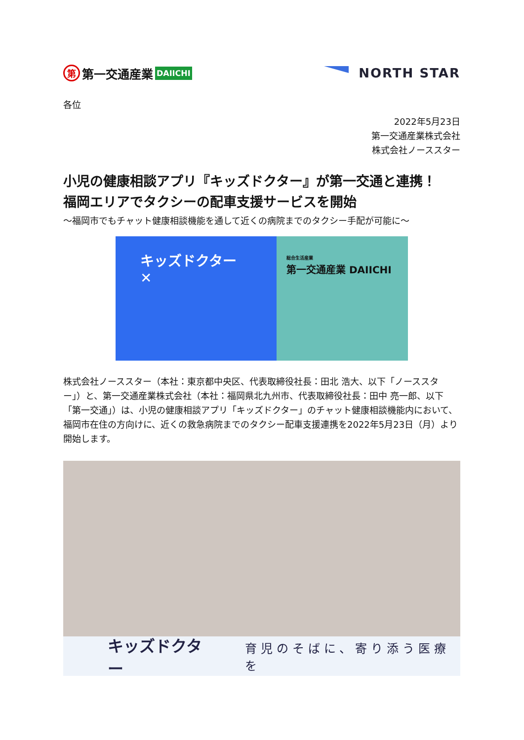第第一交通産業 DAIICHI
NORTH STAR
各位
2022年5月23日
第一交通産業株式会社
株式会社ノーススター
小児の健康相談アプリ『キッズドクター』が第一交通と連携！
福岡エリアでタクシーの配車支援サービスを開始
～福岡市でもチャット健康相談機能を通して近くの病院までのタクシー手配が可能に～
キッズドクター ✕
総合生活産業
第一交通産業 DAIICHI
株式会社ノーススター（本社：東京都中央区、代表取締役社長：田北 浩大、以下「ノーススター」）と、第一交通産業株式会社（本社：福岡県北九州市、代表取締役社長：田中 亮一郎、以下「第一交通」）は、小児の健康相談アプリ「キッズドクター」のチャット健康相談機能内において、福岡市在住の方向けに、近くの救急病院までのタクシー配車支援連携を2022年5月23日（月）より開始します。
キッズドクター 育児のそばに、寄り添う医療を